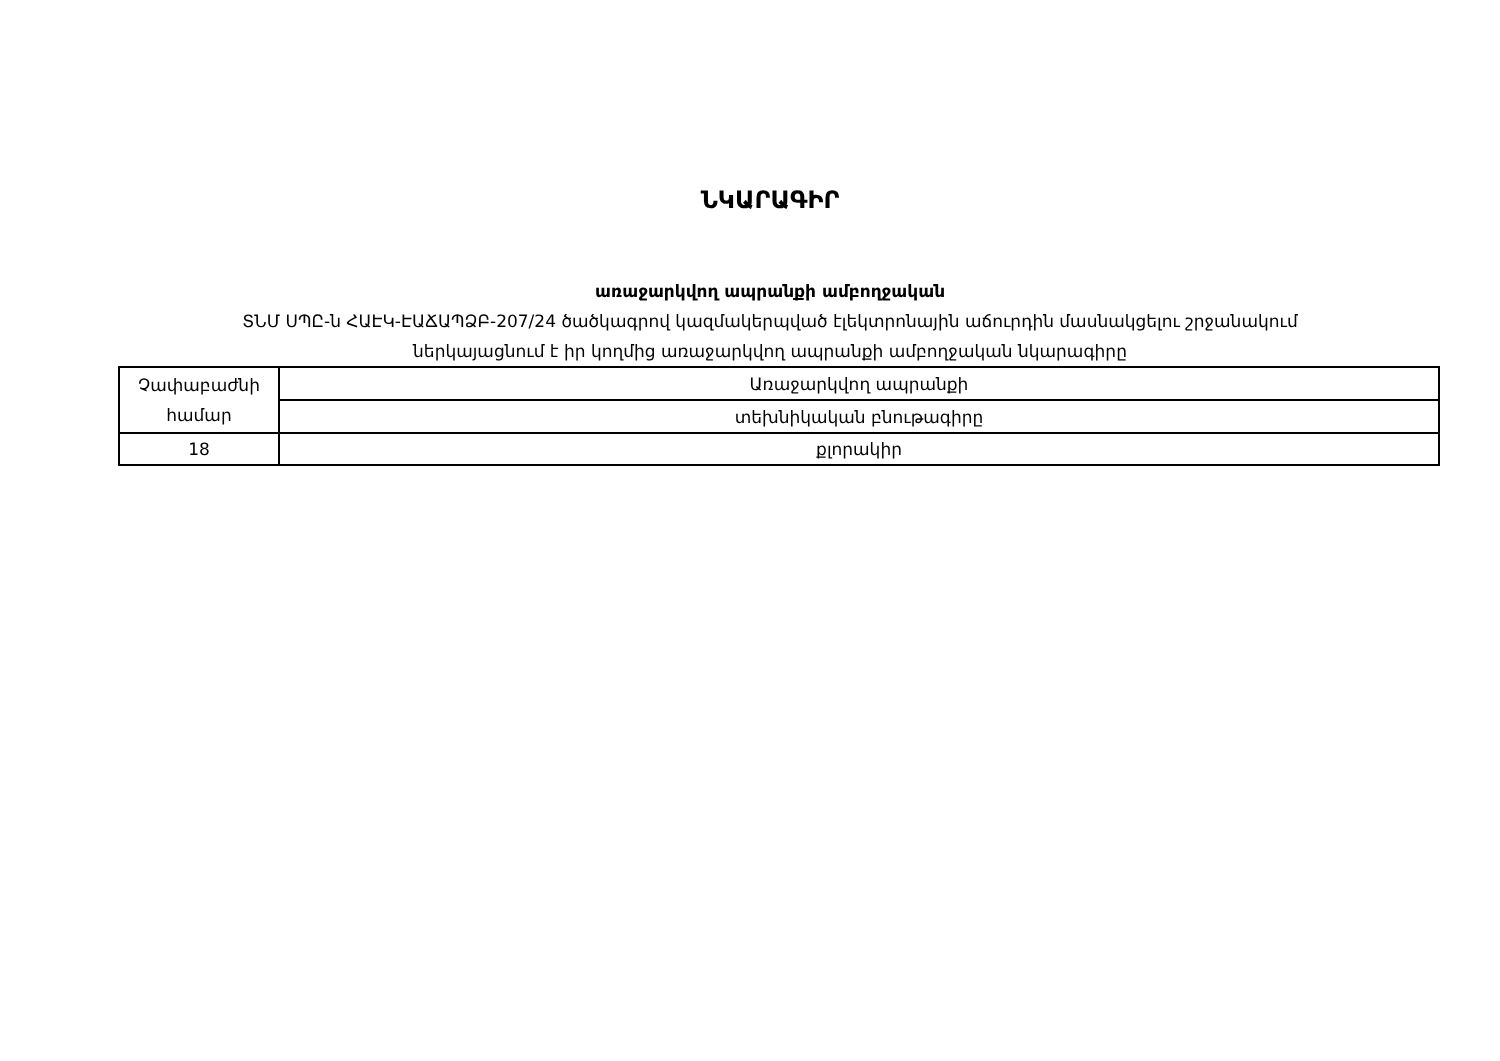ՆԿԱՐԱԳԻՐ
առաջարկվող ապրանքի ամբողջական
ՏՆՄ ՍՊԸ-ն ՀԱԷԿ-ԷԱՃԱՊՁԲ-207/24 ծածկագրով կազմակերպված էլեկտրոնային աճուրդին մասնակցելու շրջանակում
ներկայացնում է իր կողմից առաջարկվող ապրանքի ամբողջական նկարագիրը
| Չափաբաժնի համար | Առաջարկվող ապրանքի |
| | տեխնիկական բնութագիրը |
| 18 | քլորակիր |